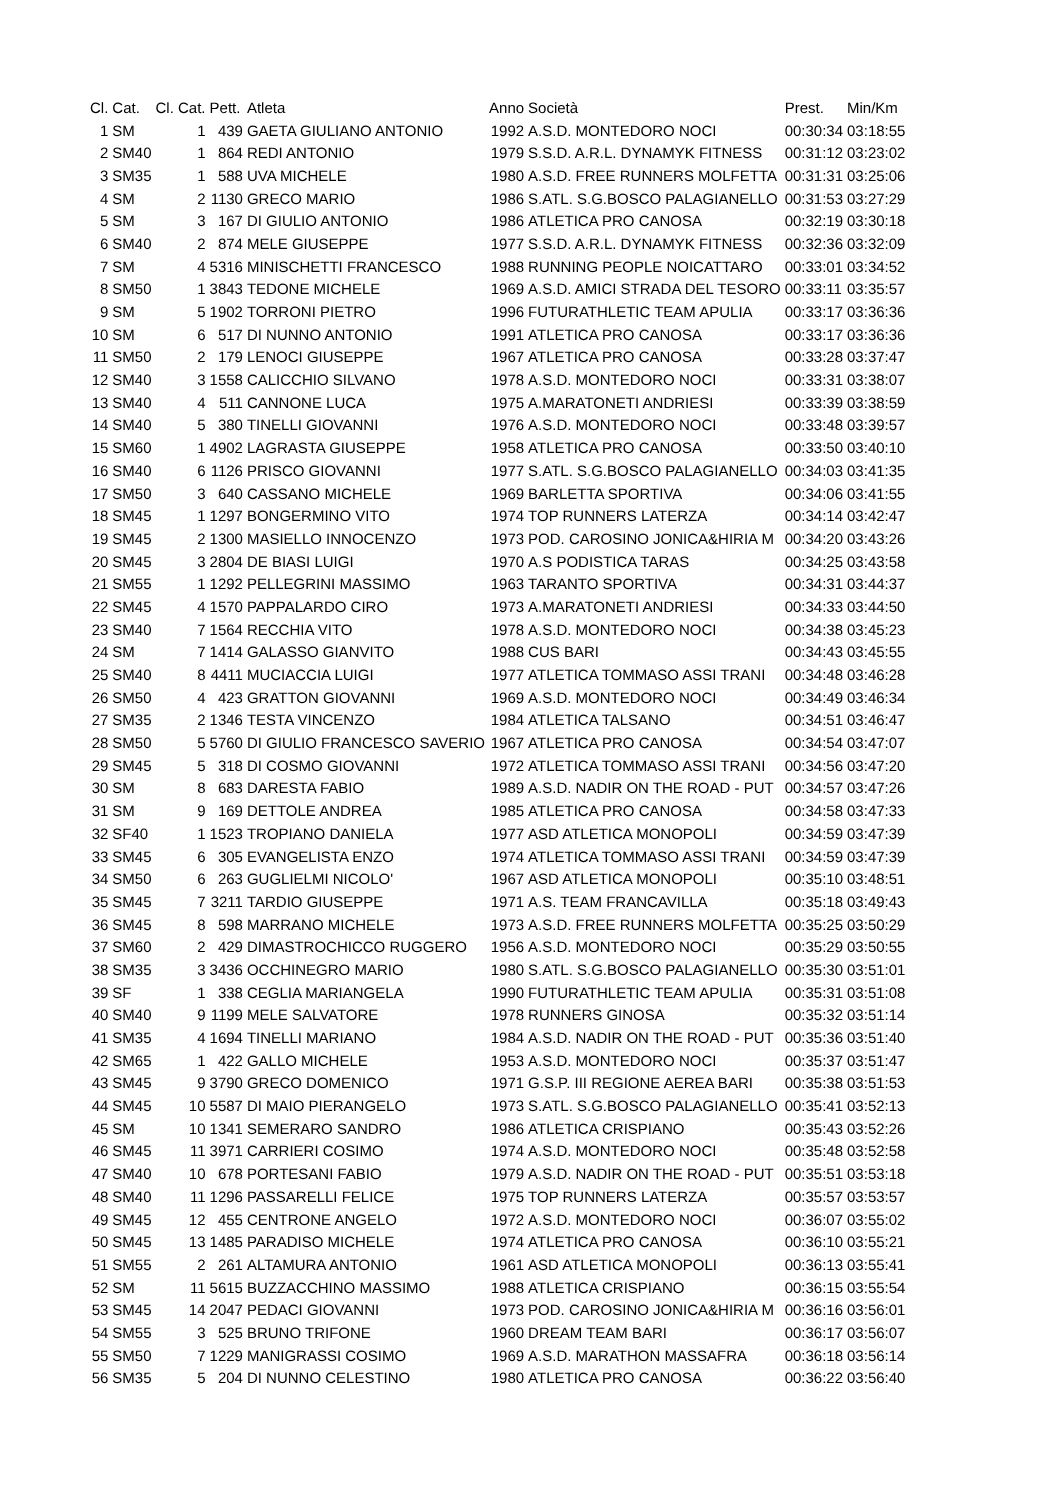| Cl. | Cat. | Cl. Cat. | Pett. | Atleta | Anno | Società | Prest. | Min/Km |
| --- | --- | --- | --- | --- | --- | --- | --- | --- |
| 1 | SM | 1 | 439 | GAETA GIULIANO ANTONIO | 1992 | A.S.D. MONTEDORO NOCI | 00:30:34 | 03:18:55 |
| 2 | SM40 | 1 | 864 | REDI ANTONIO | 1979 | S.S.D. A.R.L. DYNAMYK FITNESS | 00:31:12 | 03:23:02 |
| 3 | SM35 | 1 | 588 | UVA MICHELE | 1980 | A.S.D. FREE RUNNERS MOLFETTA | 00:31:31 | 03:25:06 |
| 4 | SM | 2 | 1130 | GRECO MARIO | 1986 | S.ATL. S.G.BOSCO PALAGIANELLO | 00:31:53 | 03:27:29 |
| 5 | SM | 3 | 167 | DI GIULIO ANTONIO | 1986 | ATLETICA PRO CANOSA | 00:32:19 | 03:30:18 |
| 6 | SM40 | 2 | 874 | MELE GIUSEPPE | 1977 | S.S.D. A.R.L. DYNAMYK FITNESS | 00:32:36 | 03:32:09 |
| 7 | SM | 4 | 5316 | MINISCHETTI FRANCESCO | 1988 | RUNNING PEOPLE NOICATTARO | 00:33:01 | 03:34:52 |
| 8 | SM50 | 1 | 3843 | TEDONE MICHELE | 1969 | A.S.D. AMICI STRADA DEL TESORO | 00:33:11 | 03:35:57 |
| 9 | SM | 5 | 1902 | TORRONI PIETRO | 1996 | FUTURATHLETIC TEAM APULIA | 00:33:17 | 03:36:36 |
| 10 | SM | 6 | 517 | DI NUNNO ANTONIO | 1991 | ATLETICA PRO CANOSA | 00:33:17 | 03:36:36 |
| 11 | SM50 | 2 | 179 | LENOCI GIUSEPPE | 1967 | ATLETICA PRO CANOSA | 00:33:28 | 03:37:47 |
| 12 | SM40 | 3 | 1558 | CALICCHIO SILVANO | 1978 | A.S.D. MONTEDORO NOCI | 00:33:31 | 03:38:07 |
| 13 | SM40 | 4 | 511 | CANNONE LUCA | 1975 | A.MARATONETI ANDRIESI | 00:33:39 | 03:38:59 |
| 14 | SM40 | 5 | 380 | TINELLI GIOVANNI | 1976 | A.S.D. MONTEDORO NOCI | 00:33:48 | 03:39:57 |
| 15 | SM60 | 1 | 4902 | LAGRASTA GIUSEPPE | 1958 | ATLETICA PRO CANOSA | 00:33:50 | 03:40:10 |
| 16 | SM40 | 6 | 1126 | PRISCO GIOVANNI | 1977 | S.ATL. S.G.BOSCO PALAGIANELLO | 00:34:03 | 03:41:35 |
| 17 | SM50 | 3 | 640 | CASSANO MICHELE | 1969 | BARLETTA SPORTIVA | 00:34:06 | 03:41:55 |
| 18 | SM45 | 1 | 1297 | BONGERMINO VITO | 1974 | TOP RUNNERS LATERZA | 00:34:14 | 03:42:47 |
| 19 | SM45 | 2 | 1300 | MASIELLO INNOCENZO | 1973 | POD. CAROSINO JONICA&HIRIA M | 00:34:20 | 03:43:26 |
| 20 | SM45 | 3 | 2804 | DE BIASI LUIGI | 1970 | A.S PODISTICA TARAS | 00:34:25 | 03:43:58 |
| 21 | SM55 | 1 | 1292 | PELLEGRINI MASSIMO | 1963 | TARANTO SPORTIVA | 00:34:31 | 03:44:37 |
| 22 | SM45 | 4 | 1570 | PAPPALARDO CIRO | 1973 | A.MARATONETI ANDRIESI | 00:34:33 | 03:44:50 |
| 23 | SM40 | 7 | 1564 | RECCHIA VITO | 1978 | A.S.D. MONTEDORO NOCI | 00:34:38 | 03:45:23 |
| 24 | SM | 7 | 1414 | GALASSO GIANVITO | 1988 | CUS BARI | 00:34:43 | 03:45:55 |
| 25 | SM40 | 8 | 4411 | MUCIACCIA LUIGI | 1977 | ATLETICA TOMMASO ASSI TRANI | 00:34:48 | 03:46:28 |
| 26 | SM50 | 4 | 423 | GRATTON GIOVANNI | 1969 | A.S.D. MONTEDORO NOCI | 00:34:49 | 03:46:34 |
| 27 | SM35 | 2 | 1346 | TESTA VINCENZO | 1984 | ATLETICA TALSANO | 00:34:51 | 03:46:47 |
| 28 | SM50 | 5 | 5760 | DI GIULIO FRANCESCO SAVERIO | 1967 | ATLETICA PRO CANOSA | 00:34:54 | 03:47:07 |
| 29 | SM45 | 5 | 318 | DI COSMO GIOVANNI | 1972 | ATLETICA TOMMASO ASSI TRANI | 00:34:56 | 03:47:20 |
| 30 | SM | 8 | 683 | DARESTA FABIO | 1989 | A.S.D. NADIR ON THE ROAD - PUT | 00:34:57 | 03:47:26 |
| 31 | SM | 9 | 169 | DETTOLE ANDREA | 1985 | ATLETICA PRO CANOSA | 00:34:58 | 03:47:33 |
| 32 | SF40 | 1 | 1523 | TROPIANO DANIELA | 1977 | ASD ATLETICA MONOPOLI | 00:34:59 | 03:47:39 |
| 33 | SM45 | 6 | 305 | EVANGELISTA ENZO | 1974 | ATLETICA TOMMASO ASSI TRANI | 00:34:59 | 03:47:39 |
| 34 | SM50 | 6 | 263 | GUGLIELMI NICOLO' | 1967 | ASD ATLETICA MONOPOLI | 00:35:10 | 03:48:51 |
| 35 | SM45 | 7 | 3211 | TARDIO GIUSEPPE | 1971 | A.S. TEAM FRANCAVILLA | 00:35:18 | 03:49:43 |
| 36 | SM45 | 8 | 598 | MARRANO MICHELE | 1973 | A.S.D. FREE RUNNERS MOLFETTA | 00:35:25 | 03:50:29 |
| 37 | SM60 | 2 | 429 | DIMASTROCHICCO RUGGERO | 1956 | A.S.D. MONTEDORO NOCI | 00:35:29 | 03:50:55 |
| 38 | SM35 | 3 | 3436 | OCCHINEGRO MARIO | 1980 | S.ATL. S.G.BOSCO PALAGIANELLO | 00:35:30 | 03:51:01 |
| 39 | SF | 1 | 338 | CEGLIA MARIANGELA | 1990 | FUTURATHLETIC TEAM APULIA | 00:35:31 | 03:51:08 |
| 40 | SM40 | 9 | 1199 | MELE SALVATORE | 1978 | RUNNERS GINOSA | 00:35:32 | 03:51:14 |
| 41 | SM35 | 4 | 1694 | TINELLI MARIANO | 1984 | A.S.D. NADIR ON THE ROAD - PUT | 00:35:36 | 03:51:40 |
| 42 | SM65 | 1 | 422 | GALLO MICHELE | 1953 | A.S.D. MONTEDORO NOCI | 00:35:37 | 03:51:47 |
| 43 | SM45 | 9 | 3790 | GRECO DOMENICO | 1971 | G.S.P. III REGIONE AEREA BARI | 00:35:38 | 03:51:53 |
| 44 | SM45 | 10 | 5587 | DI MAIO PIERANGELO | 1973 | S.ATL. S.G.BOSCO PALAGIANELLO | 00:35:41 | 03:52:13 |
| 45 | SM | 10 | 1341 | SEMERARO SANDRO | 1986 | ATLETICA CRISPIANO | 00:35:43 | 03:52:26 |
| 46 | SM45 | 11 | 3971 | CARRIERI COSIMO | 1974 | A.S.D. MONTEDORO NOCI | 00:35:48 | 03:52:58 |
| 47 | SM40 | 10 | 678 | PORTESANI FABIO | 1979 | A.S.D. NADIR ON THE ROAD - PUT | 00:35:51 | 03:53:18 |
| 48 | SM40 | 11 | 1296 | PASSARELLI FELICE | 1975 | TOP RUNNERS LATERZA | 00:35:57 | 03:53:57 |
| 49 | SM45 | 12 | 455 | CENTRONE ANGELO | 1972 | A.S.D. MONTEDORO NOCI | 00:36:07 | 03:55:02 |
| 50 | SM45 | 13 | 1485 | PARADISO MICHELE | 1974 | ATLETICA PRO CANOSA | 00:36:10 | 03:55:21 |
| 51 | SM55 | 2 | 261 | ALTAMURA ANTONIO | 1961 | ASD ATLETICA MONOPOLI | 00:36:13 | 03:55:41 |
| 52 | SM | 11 | 5615 | BUZZACCHINO MASSIMO | 1988 | ATLETICA CRISPIANO | 00:36:15 | 03:55:54 |
| 53 | SM45 | 14 | 2047 | PEDACI GIOVANNI | 1973 | POD. CAROSINO JONICA&HIRIA M | 00:36:16 | 03:56:01 |
| 54 | SM55 | 3 | 525 | BRUNO TRIFONE | 1960 | DREAM TEAM BARI | 00:36:17 | 03:56:07 |
| 55 | SM50 | 7 | 1229 | MANIGRASSI COSIMO | 1969 | A.S.D. MARATHON MASSAFRA | 00:36:18 | 03:56:14 |
| 56 | SM35 | 5 | 204 | DI NUNNO CELESTINO | 1980 | ATLETICA PRO CANOSA | 00:36:22 | 03:56:40 |